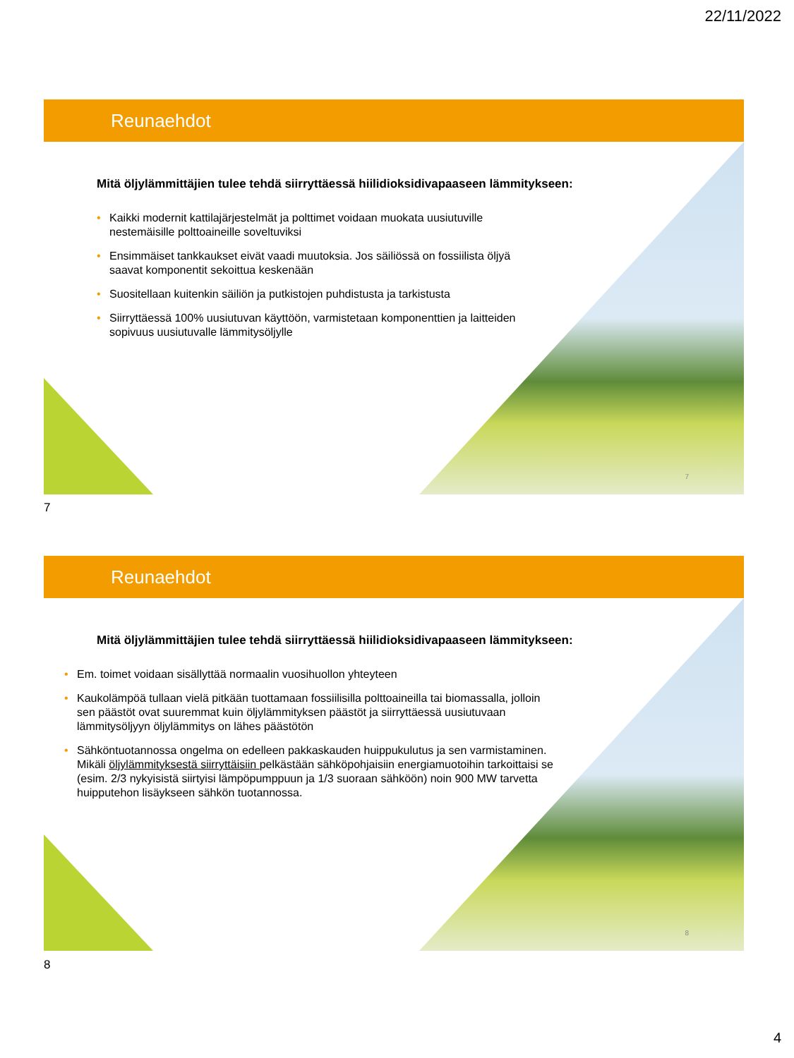22/11/2022
Reunaehdot
Mitä öljylämmittäjien tulee tehdä siirryttäessä hiilidioksidivapaaseen lämmitykseen:
• Kaikki modernit kattilajärjestelmät ja polttimet voidaan muokata uusiutuville nestemäisille polttoaineille soveltuviksi
• Ensimmäiset tankkaukset eivät vaadi muutoksia. Jos säiliössä on fossiilista öljyä saavat komponentit sekoittua keskenään
• Suositellaan kuitenkin säiliön ja putkistojen puhdistusta ja tarkistusta
• Siirryttäessä 100% uusiutuvan käyttöön, varmistetaan komponenttien ja laitteiden sopivuus uusiutuvalle lämmitysöljylle
7
7
Reunaehdot
Mitä öljylämmittäjien tulee tehdä siirryttäessä hiilidioksidivapaaseen lämmitykseen:
• Em. toimet voidaan sisällyttää normaalin vuosihuollon yhteyteen
• Kaukolämpöä tullaan vielä pitkään tuottamaan fossiilisilla polttoaineilla tai biomassalla, jolloin sen päästöt ovat suuremmat kuin öljylämmityksen päästöt ja siirryttäessä uusiutuvaan lämmitysöljyyn öljylämmitys on lähes päästötön
• Sähköntuotannossa ongelma on edelleen pakkaskauden huippukulutus ja sen varmistaminen. Mikäli öljylämmityksestä siirryttäisiin pelkästään sähköpohjaisiin energiamuotoihin tarkoittaisi se (esim. 2/3 nykyisistä siirtyisi lämpöpumppuun ja 1/3 suoraan sähköön) noin 900 MW tarvetta huipputehon lisäykseen sähkön tuotannossa.
8
8
4